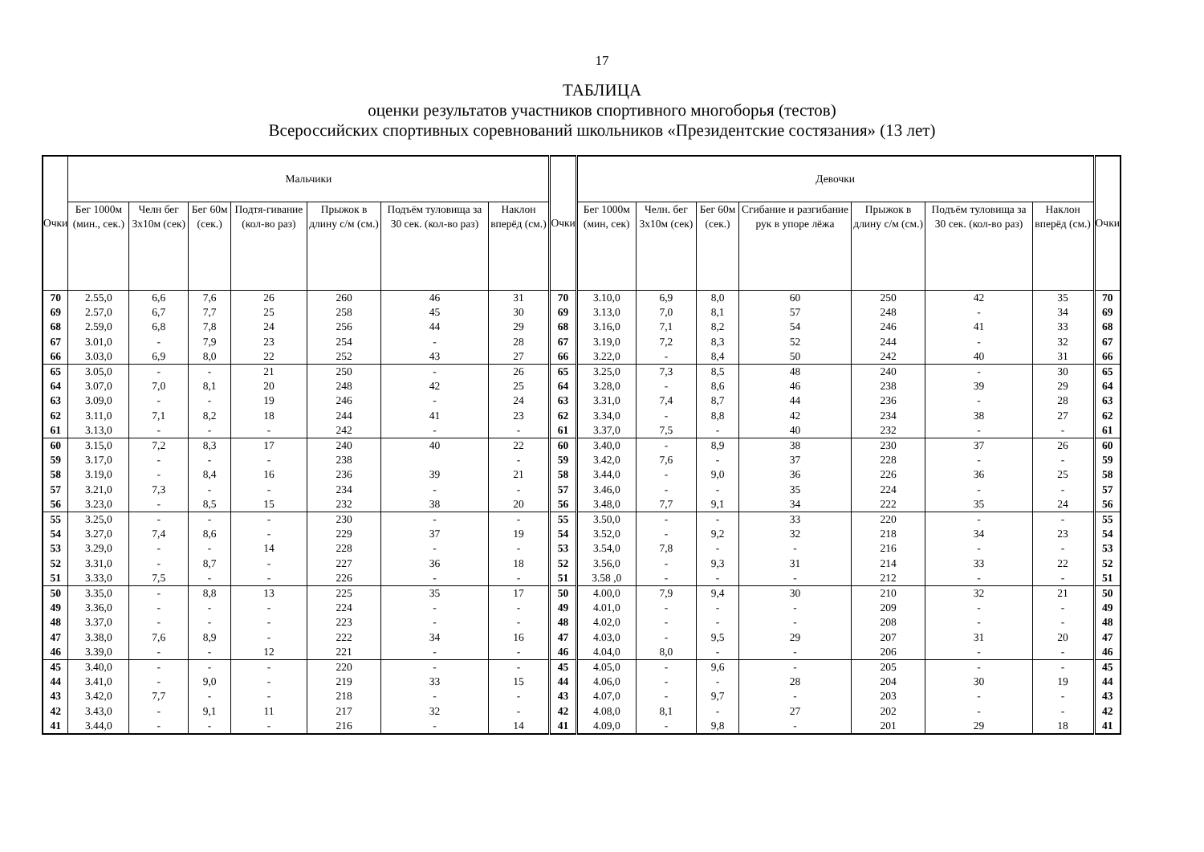17
ТАБЛИЦА
оценки результатов участников спортивного многоборья (тестов)
Всероссийских спортивных соревнований школьников «Президентские состязания» (13 лет)
| Очки | Мальчики | | | | | | | Очки | Девочки | | | | | | | Очки |
| --- | --- | --- | --- | --- | --- | --- | --- | --- | --- | --- | --- | --- | --- | --- | --- | --- |
| | Бег 1000м (мин., сек.) | Челн бег 3х10м (сек) | Бег 60м (сек.) | Подтя-гивание (кол-во раз) | Прыжок в длину с/м (см.) | Подъём туловища за 30 сек. (кол-во раз) | Наклон вперёд (см.) | | Бег 1000м (мин, сек) | Челн. бег 3х10м (сек) | Бег 60м (сек.) | Сгибание и разгибание рук в упоре лёжа | Прыжок в длину с/м (см.) | Подъём туловища за 30 сек. (кол-во раз) | Наклон вперёд (см.) | |
| 70 | 2.55,0 | 6,6 | 7,6 | 26 | 260 | 46 | 31 | 70 | 3.10,0 | 6,9 | 8,0 | 60 | 250 | 42 | 35 | 70 |
| 69 | 2.57,0 | 6,7 | 7,7 | 25 | 258 | 45 | 30 | 69 | 3.13,0 | 7,0 | 8,1 | 57 | 248 | - | 34 | 69 |
| 68 | 2.59,0 | 6,8 | 7,8 | 24 | 256 | 44 | 29 | 68 | 3.16,0 | 7,1 | 8,2 | 54 | 246 | 41 | 33 | 68 |
| 67 | 3.01,0 | - | 7,9 | 23 | 254 | - | 28 | 67 | 3.19,0 | 7,2 | 8,3 | 52 | 244 | - | 32 | 67 |
| 66 | 3.03,0 | 6,9 | 8,0 | 22 | 252 | 43 | 27 | 66 | 3.22,0 | - | 8,4 | 50 | 242 | 40 | 31 | 66 |
| 65 | 3.05,0 | - | - | 21 | 250 | - | 26 | 65 | 3.25,0 | 7,3 | 8,5 | 48 | 240 | - | 30 | 65 |
| 64 | 3.07,0 | 7,0 | 8,1 | 20 | 248 | 42 | 25 | 64 | 3.28,0 | - | 8,6 | 46 | 238 | 39 | 29 | 64 |
| 63 | 3.09,0 | - | - | 19 | 246 | - | 24 | 63 | 3.31,0 | 7,4 | 8,7 | 44 | 236 | - | 28 | 63 |
| 62 | 3.11,0 | 7,1 | 8,2 | 18 | 244 | 41 | 23 | 62 | 3.34,0 | - | 8,8 | 42 | 234 | 38 | 27 | 62 |
| 61 | 3.13,0 | - | - | - | 242 | - | - | 61 | 3.37,0 | 7,5 | - | 40 | 232 | - | - | 61 |
| 60 | 3.15,0 | 7,2 | 8,3 | 17 | 240 | 40 | 22 | 60 | 3.40,0 | - | 8,9 | 38 | 230 | 37 | 26 | 60 |
| 59 | 3.17,0 | - | - | - | 238 | | - | 59 | 3.42,0 | 7,6 | - | 37 | 228 | - | - | 59 |
| 58 | 3.19,0 | - | 8,4 | 16 | 236 | 39 | 21 | 58 | 3.44,0 | - | 9,0 | 36 | 226 | 36 | 25 | 58 |
| 57 | 3.21,0 | 7,3 | - | - | 234 | - | - | 57 | 3.46,0 | - | - | 35 | 224 | - | - | 57 |
| 56 | 3.23,0 | - | 8,5 | 15 | 232 | 38 | 20 | 56 | 3.48,0 | 7,7 | 9,1 | 34 | 222 | 35 | 24 | 56 |
| 55 | 3.25,0 | - | - | - | 230 | - | - | 55 | 3.50,0 | - | - | 33 | 220 | - | - | 55 |
| 54 | 3.27,0 | 7,4 | 8,6 | - | 229 | 37 | 19 | 54 | 3.52,0 | - | 9,2 | 32 | 218 | 34 | 23 | 54 |
| 53 | 3.29,0 | - | - | 14 | 228 | - | - | 53 | 3.54,0 | 7,8 | - | - | 216 | - | - | 53 |
| 52 | 3.31,0 | - | 8,7 | - | 227 | 36 | 18 | 52 | 3.56,0 | - | 9,3 | 31 | 214 | 33 | 22 | 52 |
| 51 | 3.33,0 | 7,5 | - | - | 226 | - | - | 51 | 3.58 ,0 | - | - | - | 212 | - | - | 51 |
| 50 | 3.35,0 | - | 8,8 | 13 | 225 | 35 | 17 | 50 | 4.00,0 | 7,9 | 9,4 | 30 | 210 | 32 | 21 | 50 |
| 49 | 3.36,0 | - | - | - | 224 | - | - | 49 | 4.01,0 | - | - | - | 209 | - | - | 49 |
| 48 | 3.37,0 | - | - | - | 223 | - | - | 48 | 4.02,0 | - | - | - | 208 | - | - | 48 |
| 47 | 3.38,0 | 7,6 | 8,9 | - | 222 | 34 | 16 | 47 | 4.03,0 | - | 9,5 | 29 | 207 | 31 | 20 | 47 |
| 46 | 3.39,0 | - | - | 12 | 221 | - | - | 46 | 4.04,0 | 8,0 | - | - | 206 | - | - | 46 |
| 45 | 3.40,0 | - | - | - | 220 | - | - | 45 | 4.05,0 | - | 9,6 | - | 205 | - | - | 45 |
| 44 | 3.41,0 | - | 9,0 | - | 219 | 33 | 15 | 44 | 4.06,0 | - | - | 28 | 204 | 30 | 19 | 44 |
| 43 | 3.42,0 | 7,7 | - | - | 218 | - | - | 43 | 4.07,0 | - | 9,7 | - | 203 | - | - | 43 |
| 42 | 3.43,0 | - | 9,1 | 11 | 217 | 32 | - | 42 | 4.08,0 | 8,1 | - | 27 | 202 | - | - | 42 |
| 41 | 3.44,0 | - | - | - | 216 | - | 14 | 41 | 4.09,0 | - | 9,8 | - | 201 | 29 | 18 | 41 |